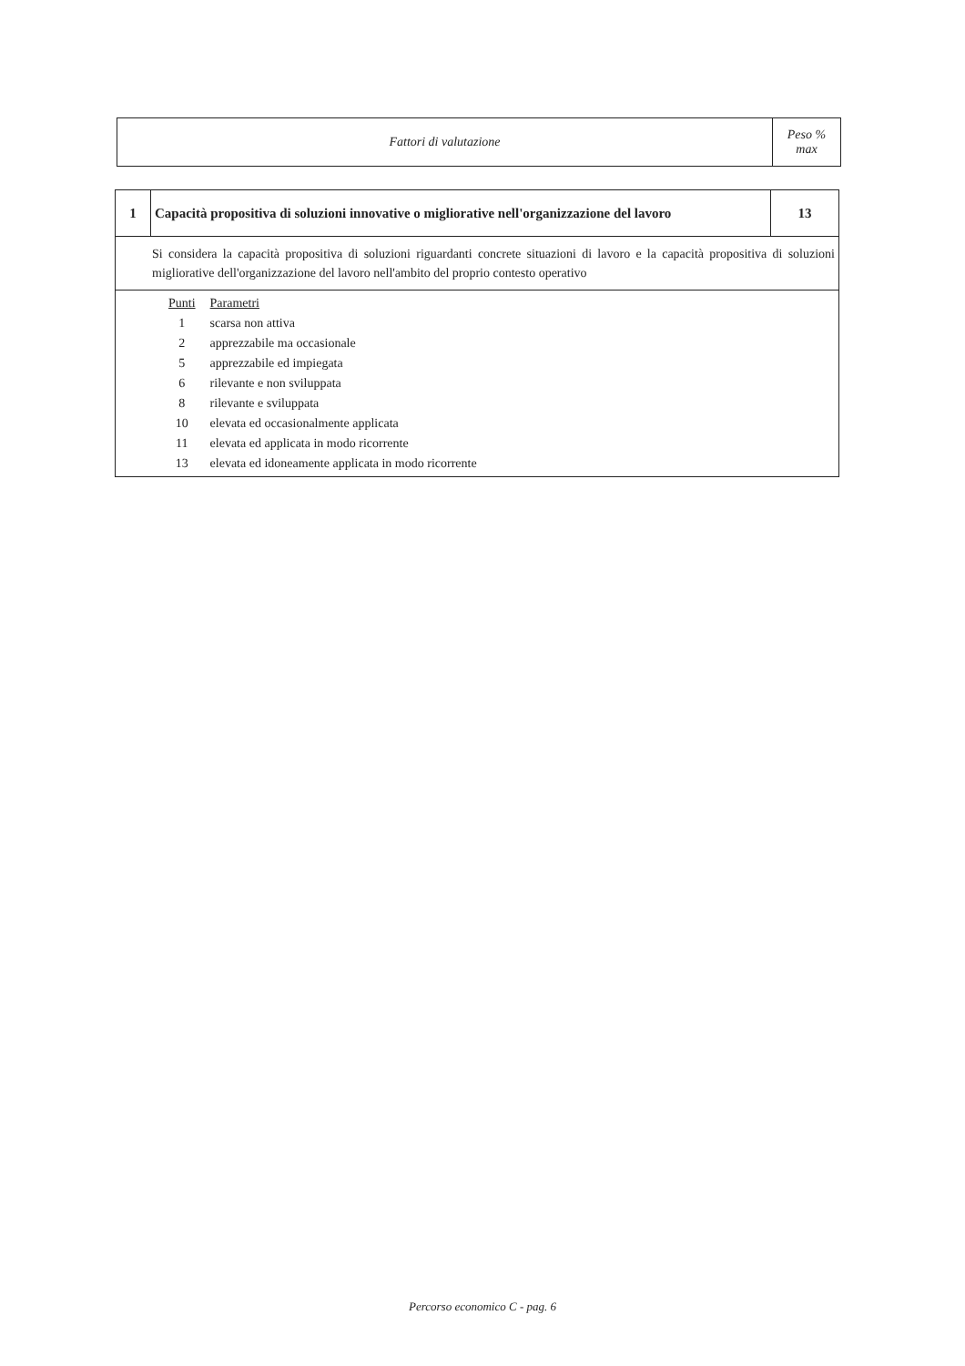| Fattori di valutazione | Peso % max |
| 1 | Capacità propositiva di soluzioni innovative o migliorative nell'organizzazione del lavoro | 13 |
| Si considera la capacità propositiva di soluzioni riguardanti concrete situazioni di lavoro e la capacità propositiva di soluzioni migliorative dell'organizzazione del lavoro nell'ambito del proprio contesto operativo | | |
| / Punti / Parametri / / 1 / scarsa non attiva / / 2 / apprezzabile ma occasionale / / 5 / apprezzabile ed impiegata / / 6 / rilevante e non sviluppata / / 8 / rilevante e sviluppata / / 10 / elevata ed occasionalmente applicata / / 11 / elevata ed applicata in modo ricorrente / / 13 / elevata ed idoneamente applicata in modo ricorrente / | | |
Percorso economico C - pag. 6